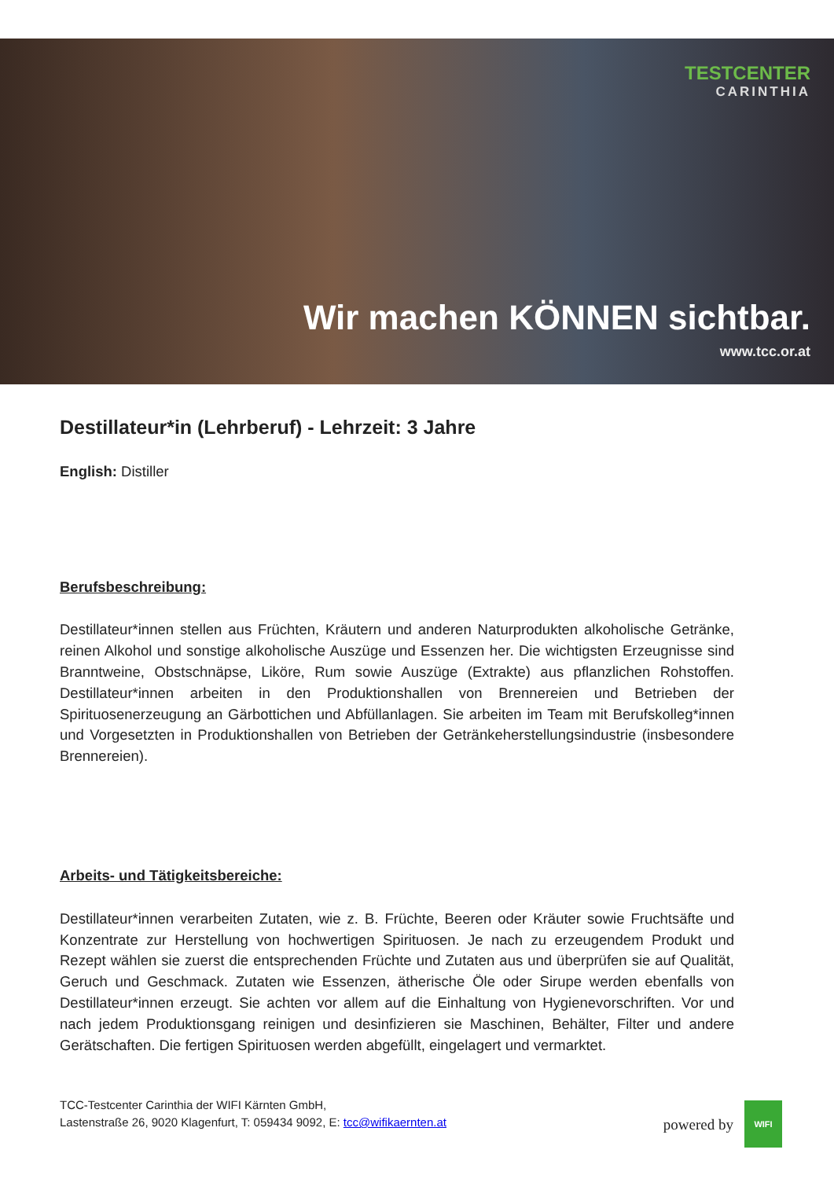TESTCENTER
CARINTHIA
Wir machen KÖNNEN sichtbar.
www.tcc.or.at
Destillateur*in (Lehrberuf) - Lehrzeit: 3 Jahre
English: Distiller
Berufsbeschreibung:
Destillateur*innen stellen aus Früchten, Kräutern und anderen Naturprodukten alkoholische Getränke, reinen Alkohol und sonstige alkoholische Auszüge und Essenzen her. Die wichtigsten Erzeugnisse sind Branntweine, Obstschnäpse, Liköre, Rum sowie Auszüge (Extrakte) aus pflanzlichen Rohstoffen. Destillateur*innen arbeiten in den Produktionshallen von Brennereien und Betrieben der Spirituosenerzeugung an Gärbottichen und Abfüllanlagen. Sie arbeiten im Team mit Berufskolleg*innen und Vorgesetzten in Produktionshallen von Betrieben der Getränkeherstellungsindustrie (insbesondere Brennereien).
Arbeits- und Tätigkeitsbereiche:
Destillateur*innen verarbeiten Zutaten, wie z. B. Früchte, Beeren oder Kräuter sowie Fruchtsäfte und Konzentrate zur Herstellung von hochwertigen Spirituosen. Je nach zu erzeugendem Produkt und Rezept wählen sie zuerst die entsprechenden Früchte und Zutaten aus und überprüfen sie auf Qualität, Geruch und Geschmack. Zutaten wie Essenzen, ätherische Öle oder Sirupe werden ebenfalls von Destillateur*innen erzeugt. Sie achten vor allem auf die Einhaltung von Hygienevorschriften. Vor und nach jedem Produktionsgang reinigen und desinfizieren sie Maschinen, Behälter, Filter und andere Gerätschaften. Die fertigen Spirituosen werden abgefüllt, eingelagert und vermarktet.
TCC-Testcenter Carinthia der WIFI Kärnten GmbH,
Lastenstraße 26, 9020 Klagenfurt, T: 059434 9092, E: tcc@wifikaernten.at
powered by
WIFI